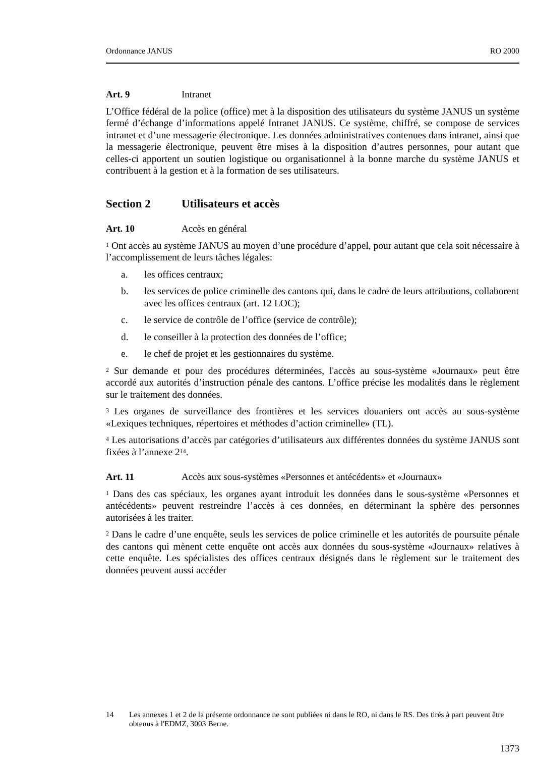Ordonnance JANUS RO 2000
Art. 9 Intranet
L’Office fédéral de la police (office) met à la disposition des utilisateurs du système JANUS un système fermé d’échange d’informations appelé Intranet JANUS. Ce système, chiffré, se compose de services intranet et d’une messagerie électronique. Les données administratives contenues dans intranet, ainsi que la messagerie électronique, peuvent être mises à la disposition d’autres personnes, pour autant que celles-ci apportent un soutien logistique ou organisationnel à la bonne marche du système JANUS et contribuent à la gestion et à la formation de ses utilisateurs.
Section 2 Utilisateurs et accès
Art. 10 Accès en général
<sup>1</sup> Ont accès au système JANUS au moyen d’une procédure d’appel, pour autant que cela soit nécessaire à l’accomplissement de leurs tâches légales:
a. les offices centraux;
b. les services de police criminelle des cantons qui, dans le cadre de leurs attributions, collaborent avec les offices centraux (art. 12 LOC);
c. le service de contrôle de l’office (service de contrôle);
d. le conseiller à la protection des données de l’office;
e. le chef de projet et les gestionnaires du système.
<sup>2</sup> Sur demande et pour des procédures déterminées, l'accès au sous-système «Journaux» peut être accordé aux autorités d’instruction pénale des cantons. L’office précise les modalités dans le règlement sur le traitement des données.
<sup>3</sup> Les organes de surveillance des frontières et les services douaniers ont accès au sous-système «Lexiques techniques, répertoires et méthodes d’action criminelle» (TL).
<sup>4</sup> Les autorisations d’accès par catégories d’utilisateurs aux différentes données du système JANUS sont fixées à l’annexe 2<sup>14</sup>.
Art. 11 Accès aux sous-systèmes «Personnes et antécédents» et «Journaux»
<sup>1</sup> Dans des cas spéciaux, les organes ayant introduit les données dans le sous-système «Personnes et antécédents» peuvent restreindre l’accès à ces données, en déterminant la sphère des personnes autorisées à les traiter.
<sup>2</sup> Dans le cadre d’une enquête, seuls les services de police criminelle et les autorités de poursuite pénale des cantons qui mènent cette enquête ont accès aux données du sous-système «Journaux» relatives à cette enquête. Les spécialistes des offices centraux désignés dans le règlement sur le traitement des données peuvent aussi accéder
14 Les annexes 1 et 2 de la présente ordonnance ne sont publiées ni dans le RO, ni dans le RS. Des tirés à part peuvent être obtenus à l'EDMZ, 3003 Berne.
1373